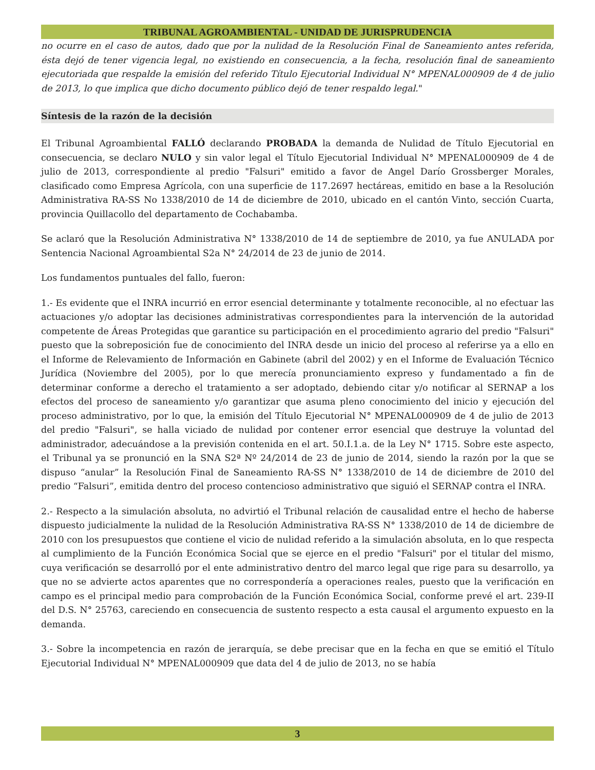TRIBUNAL AGROAMBIENTAL - UNIDAD DE JURISPRUDENCIA
no ocurre en el caso de autos, dado que por la nulidad de la Resolución Final de Saneamiento antes referida, ésta dejó de tener vigencia legal, no existiendo en consecuencia, a la fecha, resolución final de saneamiento ejecutoriada que respalde la emisión del referido Título Ejecutorial Individual N° MPENAL000909 de 4 de julio de 2013, lo que implica que dicho documento público dejó de tener respaldo legal."
Síntesis de la razón de la decisión
El Tribunal Agroambiental FALLÓ declarando PROBADA la demanda de Nulidad de Título Ejecutorial en consecuencia, se declaro NULO y sin valor legal el Título Ejecutorial Individual N° MPENAL000909 de 4 de julio de 2013, correspondiente al predio "Falsuri" emitido a favor de Angel Darío Grossberger Morales, clasificado como Empresa Agrícola, con una superficie de 117.2697 hectáreas, emitido en base a la Resolución Administrativa RA-SS No 1338/2010 de 14 de diciembre de 2010, ubicado en el cantón Vinto, sección Cuarta, provincia Quillacollo del departamento de Cochabamba.
Se aclaró que la Resolución Administrativa N° 1338/2010 de 14 de septiembre de 2010, ya fue ANULADA por Sentencia Nacional Agroambiental S2a N° 24/2014 de 23 de junio de 2014.
Los fundamentos puntuales del fallo, fueron:
1.- Es evidente que el INRA incurrió en error esencial determinante y totalmente reconocible, al no efectuar las actuaciones y/o adoptar las decisiones administrativas correspondientes para la intervención de la autoridad competente de Áreas Protegidas que garantice su participación en el procedimiento agrario del predio "Falsuri" puesto que la sobreposición fue de conocimiento del INRA desde un inicio del proceso al referirse ya a ello en el Informe de Relevamiento de Información en Gabinete (abril del 2002) y en el Informe de Evaluación Técnico Jurídica (Noviembre del 2005), por lo que merecía pronunciamiento expreso y fundamentado a fin de determinar conforme a derecho el tratamiento a ser adoptado, debiendo citar y/o notificar al SERNAP a los efectos del proceso de saneamiento y/o garantizar que asuma pleno conocimiento del inicio y ejecución del proceso administrativo, por lo que, la emisión del Título Ejecutorial N° MPENAL000909 de 4 de julio de 2013 del predio "Falsuri", se halla viciado de nulidad por contener error esencial que destruye la voluntad del administrador, adecuándose a la previsión contenida en el art. 50.I.1.a. de la Ley N° 1715. Sobre este aspecto, el Tribunal ya se pronunció en la SNA S2ª Nº 24/2014 de 23 de junio de 2014, siendo la razón por la que se dispuso “anular” la Resolución Final de Saneamiento RA-SS N° 1338/2010 de 14 de diciembre de 2010 del predio “Falsuri”, emitida dentro del proceso contencioso administrativo que siguió el SERNAP contra el INRA.
2.- Respecto a la simulación absoluta, no advirtió el Tribunal relación de causalidad entre el hecho de haberse dispuesto judicialmente la nulidad de la Resolución Administrativa RA-SS N° 1338/2010 de 14 de diciembre de 2010 con los presupuestos que contiene el vicio de nulidad referido a la simulación absoluta, en lo que respecta al cumplimiento de la Función Económica Social que se ejerce en el predio "Falsuri" por el titular del mismo, cuya verificación se desarrolló por el ente administrativo dentro del marco legal que rige para su desarrollo, ya que no se advierte actos aparentes que no correspondería a operaciones reales, puesto que la verificación en campo es el principal medio para comprobación de la Función Económica Social, conforme prevé el art. 239-II del D.S. N° 25763, careciendo en consecuencia de sustento respecto a esta causal el argumento expuesto en la demanda.
3.- Sobre la incompetencia en razón de jerarquía, se debe precisar que en la fecha en que se emitió el Título Ejecutorial Individual N° MPENAL000909 que data del 4 de julio de 2013, no se había
3